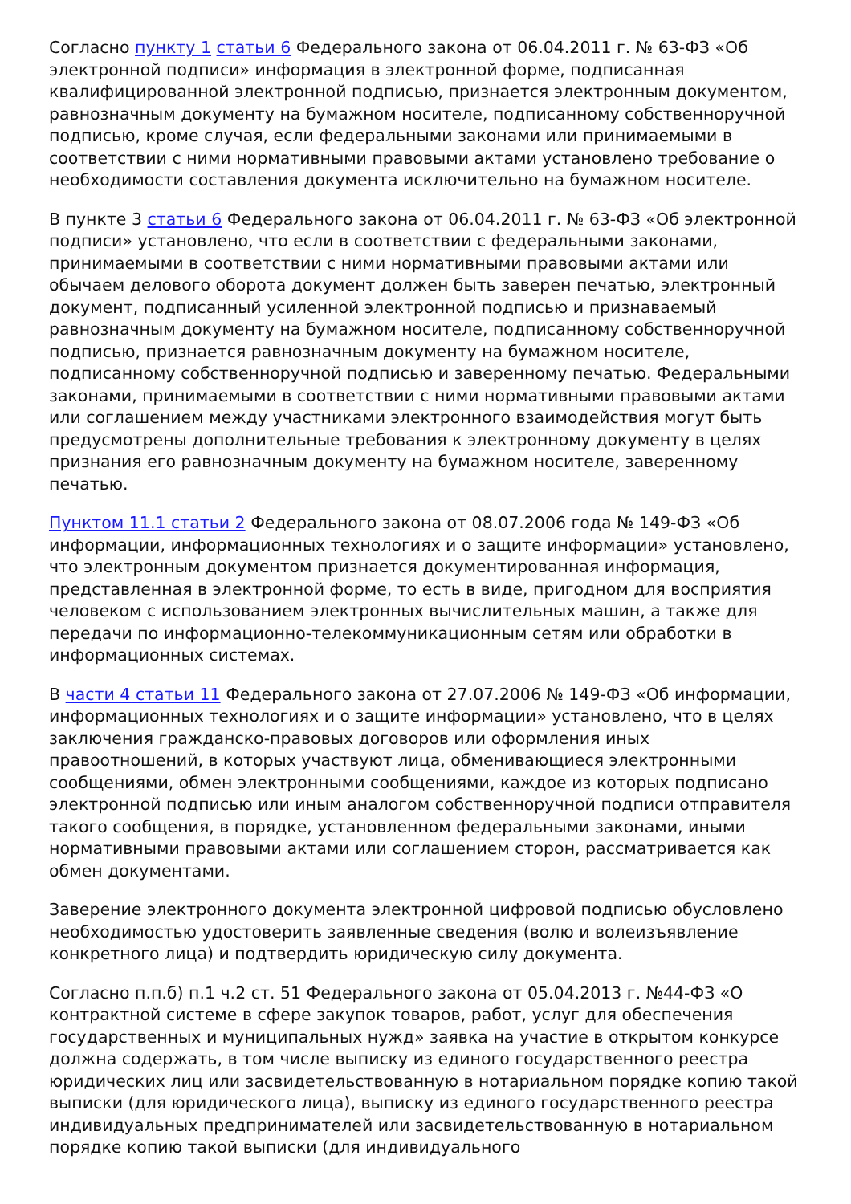Согласно пункту 1 статьи 6 Федерального закона от 06.04.2011 г. № 63-ФЗ «Об электронной подписи» информация в электронной форме, подписанная квалифицированной электронной подписью, признается электронным документом, равнозначным документу на бумажном носителе, подписанному собственноручной подписью, кроме случая, если федеральными законами или принимаемыми в соответствии с ними нормативными правовыми актами установлено требование о необходимости составления документа исключительно на бумажном носителе.
В пункте 3 статьи 6 Федерального закона от 06.04.2011 г. № 63-ФЗ «Об электронной подписи» установлено, что если в соответствии с федеральными законами, принимаемыми в соответствии с ними нормативными правовыми актами или обычаем делового оборота документ должен быть заверен печатью, электронный документ, подписанный усиленной электронной подписью и признаваемый равнозначным документу на бумажном носителе, подписанному собственноручной подписью, признается равнозначным документу на бумажном носителе, подписанному собственноручной подписью и заверенному печатью. Федеральными законами, принимаемыми в соответствии с ними нормативными правовыми актами или соглашением между участниками электронного взаимодействия могут быть предусмотрены дополнительные требования к электронному документу в целях признания его равнозначным документу на бумажном носителе, заверенному печатью.
Пунктом 11.1 статьи 2 Федерального закона от 08.07.2006 года № 149-ФЗ «Об информации, информационных технологиях и о защите информации» установлено, что электронным документом признается документированная информация, представленная в электронной форме, то есть в виде, пригодном для восприятия человеком с использованием электронных вычислительных машин, а также для передачи по информационно-телекоммуникационным сетям или обработки в информационных системах.
В части 4 статьи 11 Федерального закона от 27.07.2006 № 149-ФЗ «Об информации, информационных технологиях и о защите информации» установлено, что в целях заключения гражданско-правовых договоров или оформления иных правоотношений, в которых участвуют лица, обменивающиеся электронными сообщениями, обмен электронными сообщениями, каждое из которых подписано электронной подписью или иным аналогом собственноручной подписи отправителя такого сообщения, в порядке, установленном федеральными законами, иными нормативными правовыми актами или соглашением сторон, рассматривается как обмен документами.
Заверение электронного документа электронной цифровой подписью обусловлено необходимостью удостоверить заявленные сведения (волю и волеизъявление конкретного лица) и подтвердить юридическую силу документа.
Согласно п.п.б) п.1 ч.2 ст. 51 Федерального закона от 05.04.2013 г. №44-ФЗ «О контрактной системе в сфере закупок товаров, работ, услуг для обеспечения государственных и муниципальных нужд» заявка на участие в открытом конкурсе должна содержать, в том числе выписку из единого государственного реестра юридических лиц или засвидетельствованную в нотариальном порядке копию такой выписки (для юридического лица), выписку из единого государственного реестра индивидуальных предпринимателей или засвидетельствованную в нотариальном порядке копию такой выписки (для индивидуального